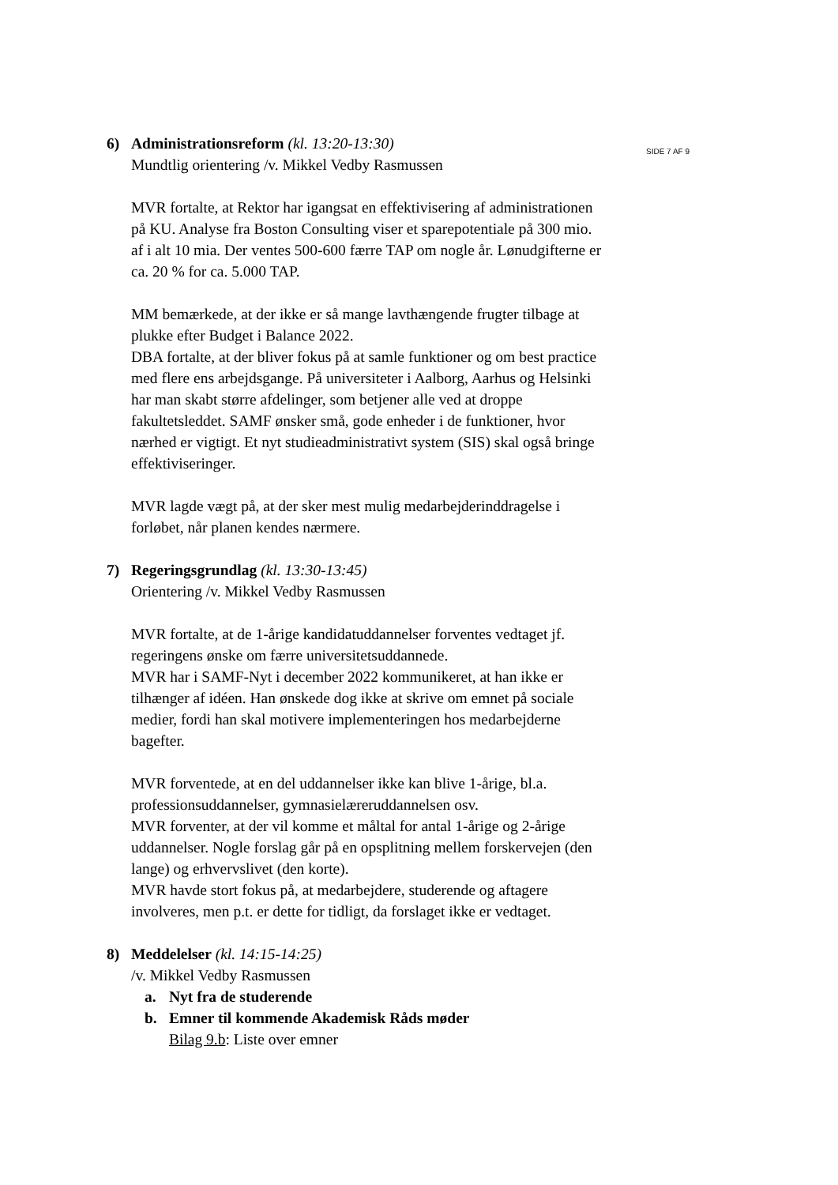SIDE 7 AF 9
6) Administrationsreform (kl. 13:20-13:30)
Mundtlig orientering /v. Mikkel Vedby Rasmussen
MVR fortalte, at Rektor har igangsat en effektivisering af administrationen på KU. Analyse fra Boston Consulting viser et sparepotentiale på 300 mio. af i alt 10 mia. Der ventes 500-600 færre TAP om nogle år. Lønudgifterne er ca. 20 % for ca. 5.000 TAP.
MM bemærkede, at der ikke er så mange lavthængende frugter tilbage at plukke efter Budget i Balance 2022.
DBA fortalte, at der bliver fokus på at samle funktioner og om best practice med flere ens arbejdsgange. På universiteter i Aalborg, Aarhus og Helsinki har man skabt større afdelinger, som betjener alle ved at droppe fakultetsleddet. SAMF ønsker små, gode enheder i de funktioner, hvor nærhed er vigtigt. Et nyt studieadministrativt system (SIS) skal også bringe effektiviseringer.
MVR lagde vægt på, at der sker mest mulig medarbejderinddragelse i forløbet, når planen kendes nærmere.
7) Regeringsgrundlag (kl. 13:30-13:45)
Orientering /v. Mikkel Vedby Rasmussen
MVR fortalte, at de 1-årige kandidatuddannelser forventes vedtaget jf. regeringens ønske om færre universitetsuddannede.
MVR har i SAMF-Nyt i december 2022 kommunikeret, at han ikke er tilhænger af idéen. Han ønskede dog ikke at skrive om emnet på sociale medier, fordi han skal motivere implementeringen hos medarbejderne bagefter.
MVR forventede, at en del uddannelser ikke kan blive 1-årige, bl.a. professionsuddannelser, gymnasielæreruddannelsen osv.
MVR forventer, at der vil komme et måltal for antal 1-årige og 2-årige uddannelser. Nogle forslag går på en opsplitning mellem forskervejen (den lange) og erhvervslivet (den korte).
MVR havde stort fokus på, at medarbejdere, studerende og aftagere involveres, men p.t. er dette for tidligt, da forslaget ikke er vedtaget.
8) Meddelelser (kl. 14:15-14:25)
/v. Mikkel Vedby Rasmussen
a. Nyt fra de studerende
b. Emner til kommende Akademisk Råds møder
Bilag 9.b: Liste over emner